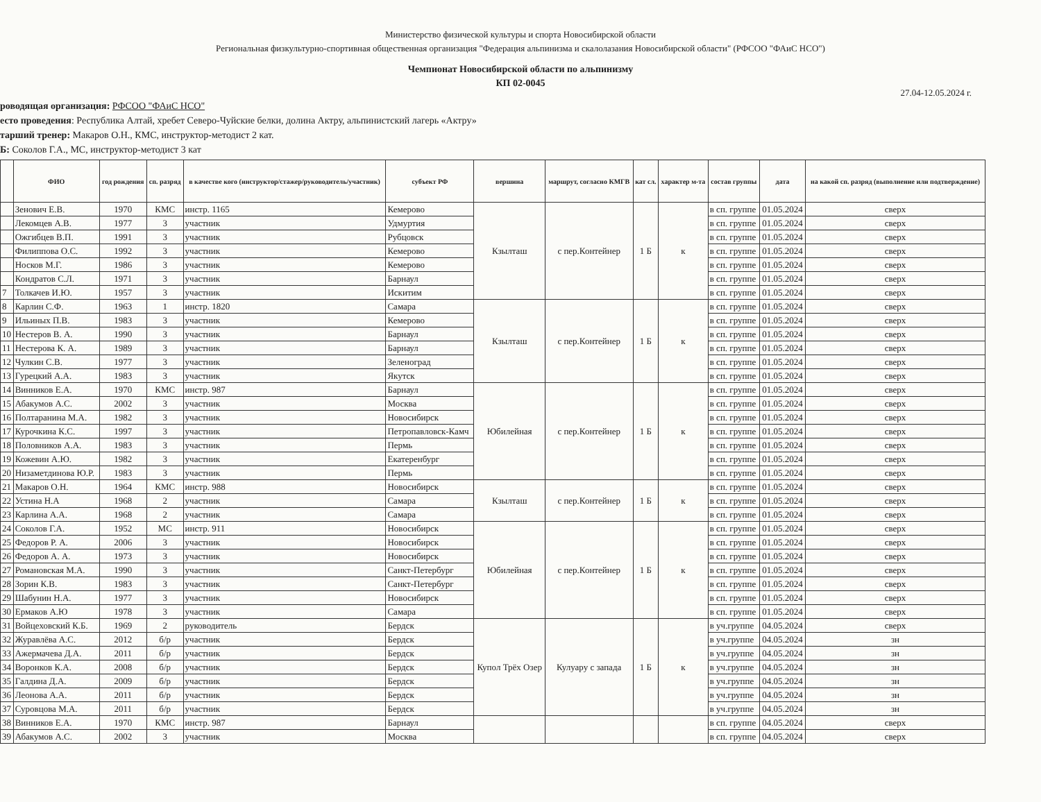Министерство физической культуры и спорта Новосибирской области
Региональная физкультурно-спортивная общественная организация "Федерация альпинизма и скалолазания Новосибирской области" (РФСОО "ФАиС НСО")
Чемпионат Новосибирской области по альпинизму
КП 02-0045
27.04-12.05.2024 г.
роводящая организация: РФСОО "ФАиС НСО"
есто проведения: Республика Алтай, хребет Северо-Чуйские белки, долина Актру, альпинистский лагерь «Актру»
тарший тренер: Макаров О.Н., КМС, инструктор-методист 2 кат.
Б: Соколов Г.А., МС, инструктор-методист 3 кат
| | ФИО | год рождения | сп. разряд | в качестве кого (инструктор/стажер/руководитель/участник) | субъект РФ | вершина | маршрут, согласно КМГВ | кат сл. | характер м-та | состав группы | дата | на какой сп. разряд (выполнение или подтверждение) |
| --- | --- | --- | --- | --- | --- | --- | --- | --- | --- | --- | --- | --- |
| | Зенович Е.В. | 1970 | КМС | инстр. 1165 | Кемерово | Кзылташ | с пер.Контейнер | 1 Б | к | в сп. группе | 01.05.2024 | сверх |
| | Лекомцев А.В. | 1977 | 3 | участник | Удмуртия | | | | | в сп. группе | 01.05.2024 | сверх |
| | Ожгибцев В.П. | 1991 | 3 | участник | Рубцовск | | | | | в сп. группе | 01.05.2024 | сверх |
| | Филиппова О.С. | 1992 | 3 | участник | Кемерово | | | | | в сп. группе | 01.05.2024 | сверх |
| | Носков М.Г. | 1986 | 3 | участник | Кемерово | | | | | в сп. группе | 01.05.2024 | сверх |
| | Кондратов С.Л. | 1971 | 3 | участник | Барнаул | | | | | в сп. группе | 01.05.2024 | сверх |
| 7 | Толкачев И.Ю. | 1957 | 3 | участник | Искитим | | | | | в сп. группе | 01.05.2024 | сверх |
| 8 | Карлин С.Ф. | 1963 | 1 | инстр. 1820 | Самара | Кзылташ | с пер.Контейнер | 1 Б | к | в сп. группе | 01.05.2024 | сверх |
| 9 | Ильиных П.В. | 1983 | 3 | участник | Кемерово | | | | | в сп. группе | 01.05.2024 | сверх |
| 10 | Нестеров В. А. | 1990 | 3 | участник | Барнаул | | | | | в сп. группе | 01.05.2024 | сверх |
| 11 | Нестерова К. А. | 1989 | 3 | участник | Барнаул | | | | | в сп. группе | 01.05.2024 | сверх |
| 12 | Чулкин С.В. | 1977 | 3 | участник | Зеленоград | | | | | в сп. группе | 01.05.2024 | сверх |
| 13 | Гурецкий А.А. | 1983 | 3 | участник | Якутск | | | | | в сп. группе | 01.05.2024 | сверх |
| 14 | Винников Е.А. | 1970 | КМС | инстр. 987 | Барнаул | Юбилейная | с пер.Контейнер | 1 Б | к | в сп. группе | 01.05.2024 | сверх |
| 15 | Абакумов А.С. | 2002 | 3 | участник | Москва | | | | | в сп. группе | 01.05.2024 | сверх |
| 16 | Полтаранина М.А. | 1982 | 3 | участник | Новосибирск | | | | | в сп. группе | 01.05.2024 | сверх |
| 17 | Курочкина К.С. | 1997 | 3 | участник | Петропавловск-Камч | | | | | в сп. группе | 01.05.2024 | сверх |
| 18 | Половников А.А. | 1983 | 3 | участник | Пермь | | | | | в сп. группе | 01.05.2024 | сверх |
| 19 | Кожевин А.Ю. | 1982 | 3 | участник | Екатеренбург | | | | | в сп. группе | 01.05.2024 | сверх |
| 20 | Низаметдинова Ю.Р. | 1983 | 3 | участник | Пермь | | | | | в сп. группе | 01.05.2024 | сверх |
| 21 | Макаров О.Н. | 1964 | КМС | инстр. 988 | Новосибирск | Кзылташ | с пер.Контейнер | 1 Б | к | в сп. группе | 01.05.2024 | сверх |
| 22 | Устина Н.А | 1968 | 2 | участник | Самара | | | | | в сп. группе | 01.05.2024 | сверх |
| 23 | Карлина А.А. | 1968 | 2 | участник | Самара | | | | | в сп. группе | 01.05.2024 | сверх |
| 24 | Соколов Г.А. | 1952 | МС | инстр. 911 | Новосибирск | Юбилейная | с пер.Контейнер | 1 Б | к | в сп. группе | 01.05.2024 | сверх |
| 25 | Федоров Р. А. | 2006 | 3 | участник | Новосибирск | | | | | в сп. группе | 01.05.2024 | сверх |
| 26 | Федоров А. А. | 1973 | 3 | участник | Новосибирск | | | | | в сп. группе | 01.05.2024 | сверх |
| 27 | Романовская М.А. | 1990 | 3 | участник | Санкт-Петербург | | | | | в сп. группе | 01.05.2024 | сверх |
| 28 | Зорин К.В. | 1983 | 3 | участник | Санкт-Петербург | | | | | в сп. группе | 01.05.2024 | сверх |
| 29 | Шабунин Н.А. | 1977 | 3 | участник | Новосибирск | | | | | в сп. группе | 01.05.2024 | сверх |
| 30 | Ермаков А.Ю | 1978 | 3 | участник | Самара | | | | | в сп. группе | 01.05.2024 | сверх |
| 31 | Войцеховский К.Б. | 1969 | 2 | руководитель | Бердск | Купол Трёх Озер | Кулуару с запада | 1 Б | к | в уч.группе | 04.05.2024 | сверх |
| 32 | Журавлёва А.С. | 2012 | б/р | участник | Бердск | | | | | в уч.группе | 04.05.2024 | зн |
| 33 | Ажермачева Д.А. | 2011 | б/р | участник | Бердск | | | | | в уч.группе | 04.05.2024 | зн |
| 34 | Воронков К.А. | 2008 | б/р | участник | Бердск | | | | | в уч.группе | 04.05.2024 | зн |
| 35 | Галдина Д.А. | 2009 | б/р | участник | Бердск | | | | | в уч.группе | 04.05.2024 | зн |
| 36 | Леонова А.А. | 2011 | б/р | участник | Бердск | | | | | в уч.группе | 04.05.2024 | зн |
| 37 | Суровцова М.А. | 2011 | б/р | участник | Бердск | | | | | в уч.группе | 04.05.2024 | зн |
| 38 | Винников Е.А. | 1970 | КМС | инстр. 987 | Барнаул | | | | | в сп. группе | 04.05.2024 | сверх |
| 39 | Абакумов А.С. | 2002 | 3 | участник | Москва | | | | | в сп. группе | 04.05.2024 | сверх |